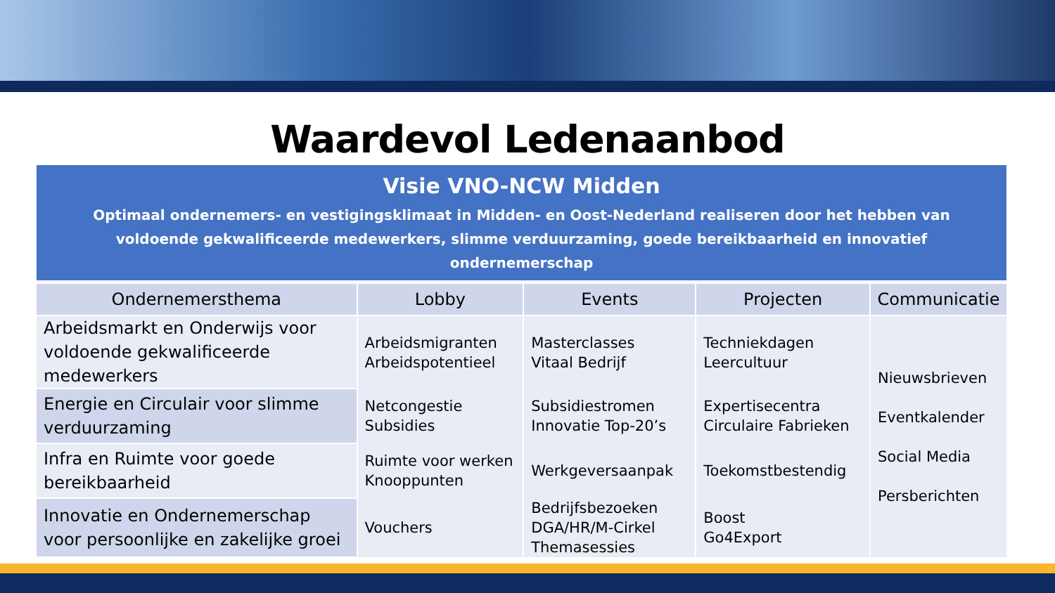Waardevol Ledenaanbod
| Visie VNO-NCW Midden Optimaal ondernemers- en vestigingsklimaat in Midden- en Oost-Nederland realiseren door het hebben van voldoende gekwalificeerde medewerkers, slimme verduurzaming, goede bereikbaarheid en innovatief ondernemerschap | | | | |
| Ondernemersthema | Lobby | Events | Projecten | Communicatie |
| Arbeidsmarkt en Onderwijs voor voldoende gekwalificeerde medewerkers | Arbeidsmigranten Arbeidspotentieel | Masterclasses Vitaal Bedrijf | Techniekdagen Leercultuur | Nieuwsbrieven Eventkalender Social Media Persberichten |
| Energie en Circulair voor slimme verduurzaming | Netcongestie Subsidies | Subsidiestromen Innovatie Top-20’s | Expertisecentra Circulaire Fabrieken | |
| Infra en Ruimte voor goede bereikbaarheid | Ruimte voor werken Knooppunten | Werkgeversaanpak | Toekomstbestendig | |
| Innovatie en Ondernemerschap voor persoonlijke en zakelijke groei | Vouchers | Bedrijfsbezoeken DGA/HR/M-Cirkel Themasessies | Boost Go4Export | |